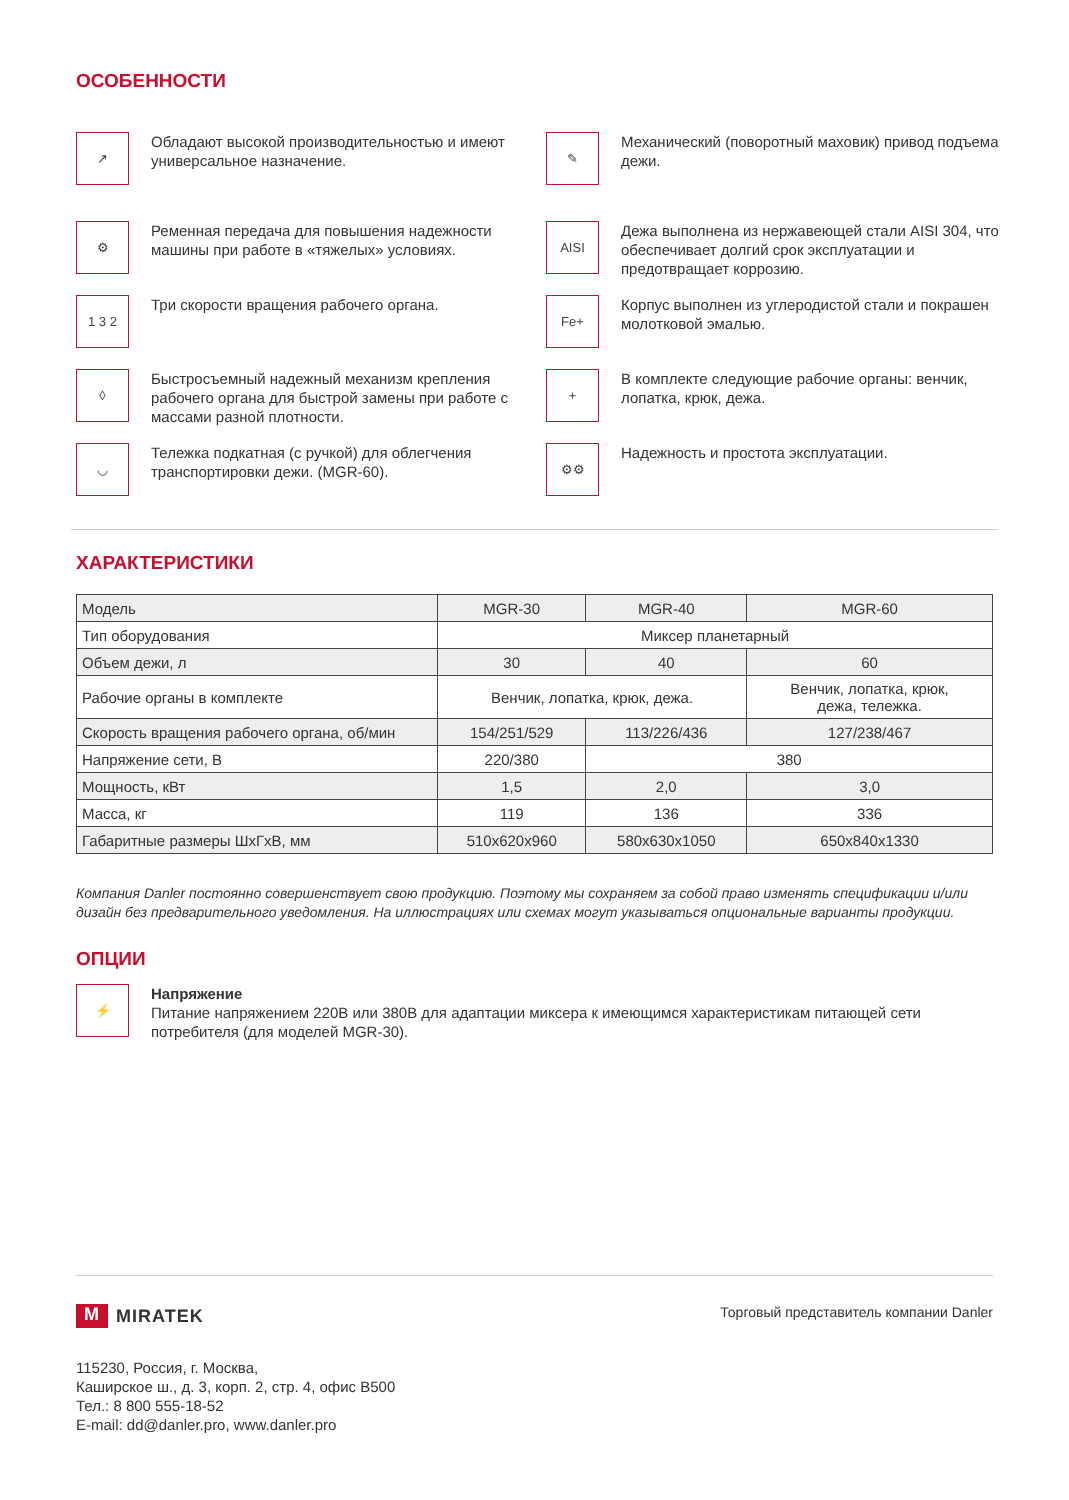ОСОБЕННОСТИ
↗
Обладают высокой производительностью и имеют универсальное назначение.
✎
Механический (поворотный маховик) привод подъема дежи.
⚙
Ременная передача для повышения надежности машины при работе в «тяжелых» условиях.
AISI
Дежа выполнена из нержавеющей стали AISI 304, что обеспечивает долгий срок эксплуатации и предотвращает коррозию.
1 3 2
Три скорости вращения рабочего органа.
Fe+
Корпус выполнен из углеродистой стали и покрашен молотковой эмалью.
◊
Быстросъемный надежный механизм крепления рабочего органа для быстрой замены при работе с массами разной плотности.
+
В комплекте следующие рабочие органы: венчик, лопатка, крюк, дежа.
◡
Тележка подкатная (с ручкой) для облегчения транспортировки дежи. (MGR-60).
⚙⚙
Надежность и простота эксплуатации.
ХАРАКТЕРИСТИКИ
| Модель | MGR-30 | MGR-40 | MGR-60 |
| Тип оборудования | Миксер планетарный | | |
| Объем дежи, л | 30 | 40 | 60 |
| Рабочие органы в комплекте | Венчик, лопатка, крюк, дежа. | | Венчик, лопатка, крюк, дежа, тележка. |
| Скорость вращения рабочего органа, об/мин | 154/251/529 | 113/226/436 | 127/238/467 |
| Напряжение сети, В | 220/380 | 380 | |
| Мощность, кВт | 1,5 | 2,0 | 3,0 |
| Масса, кг | 119 | 136 | 336 |
| Габаритные размеры ШхГхВ, мм | 510x620x960 | 580x630x1050 | 650x840x1330 |
Компания Danler постоянно совершенствует свою продукцию. Поэтому мы сохраняем за собой право изменять спецификации и/или дизайн без предварительного уведомления. На иллюстрациях или схемах могут указываться опциональные варианты продукции.
ОПЦИИ
⚡
Напряжение
Питание напряжением 220В или 380В для адаптации миксера к имеющимся характеристикам питающей сети потребителя (для моделей MGR-30).
M MIRATEK
Торговый представитель компании Danler
115230, Россия, г. Москва,
Каширское ш., д. 3, корп. 2, стр. 4, офис В500
Тел.: 8 800 555-18-52
E-mail: dd@danler.pro, www.danler.pro